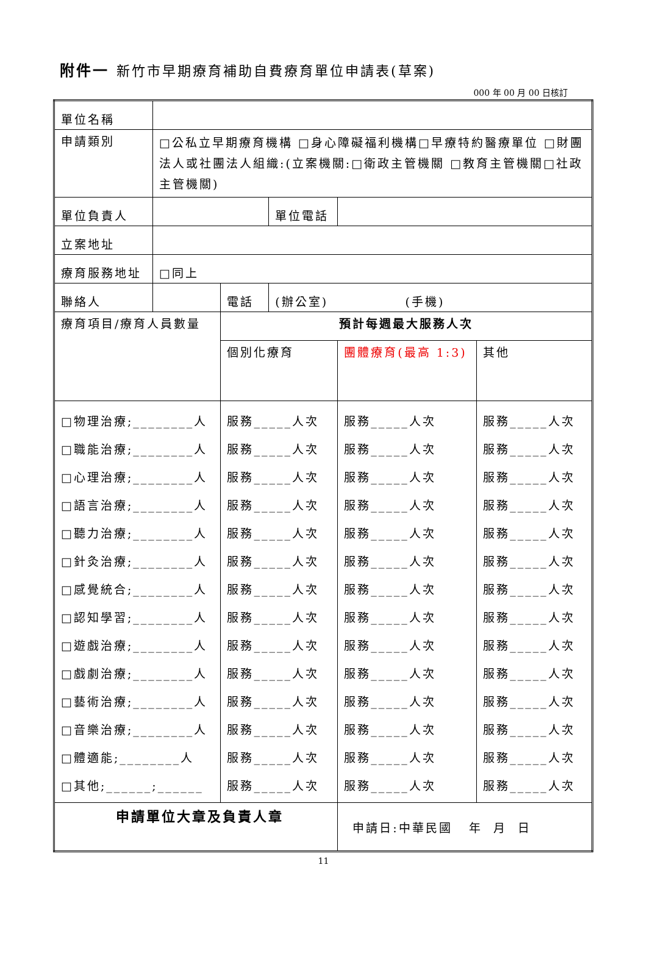附件一 新竹市早期療育補助自費療育單位申請表(草案)
000 年 00 月 00 日核訂
| 單位名稱 | | | | | |
| 申請類別 | □公私立早期療育機構 □身心障礙福利機構□早療特約醫療單位 □財團法人或社團法人組織:(立案機關:□衛政主管機關 □教育主管機關□社政主管機關) | | | | |
| 單位負責人 | | | 單位電話 | | |
| 立案地址 | | | | | |
| 療育服務地址 | □同上 | | | | |
| 聯絡人 | | 電話 | (辦公室) (手機) | | |
| 療育項目/療育人員數量 | | 預計每週最大服務人次 | | | |
| | | 個別化療育 | | 團體療育(最高 1:3) | 其他 |
| □物理治療;________人 □職能治療;________人 □心理治療;________人 □語言治療;________人 □聽力治療;________人 □針灸治療;________人 □感覺統合;________人 □認知學習;________人 □遊戲治療;________人 □戲劇治療;________人 □藝術治療;________人 □音樂治療;________人 □體適能;________人 □其他;______;______ | | 服務_____人次 服務_____人次 服務_____人次 服務_____人次 服務_____人次 服務_____人次 服務_____人次 服務_____人次 服務_____人次 服務_____人次 服務_____人次 服務_____人次 服務_____人次 服務_____人次 | | 服務_____人次 服務_____人次 服務_____人次 服務_____人次 服務_____人次 服務_____人次 服務_____人次 服務_____人次 服務_____人次 服務_____人次 服務_____人次 服務_____人次 服務_____人次 服務_____人次 | 服務_____人次 服務_____人次 服務_____人次 服務_____人次 服務_____人次 服務_____人次 服務_____人次 服務_____人次 服務_____人次 服務_____人次 服務_____人次 服務_____人次 服務_____人次 服務_____人次 |
| 申請單位大章及負責人章 | | | | 申請日:中華民國 年 月 日 | |
11